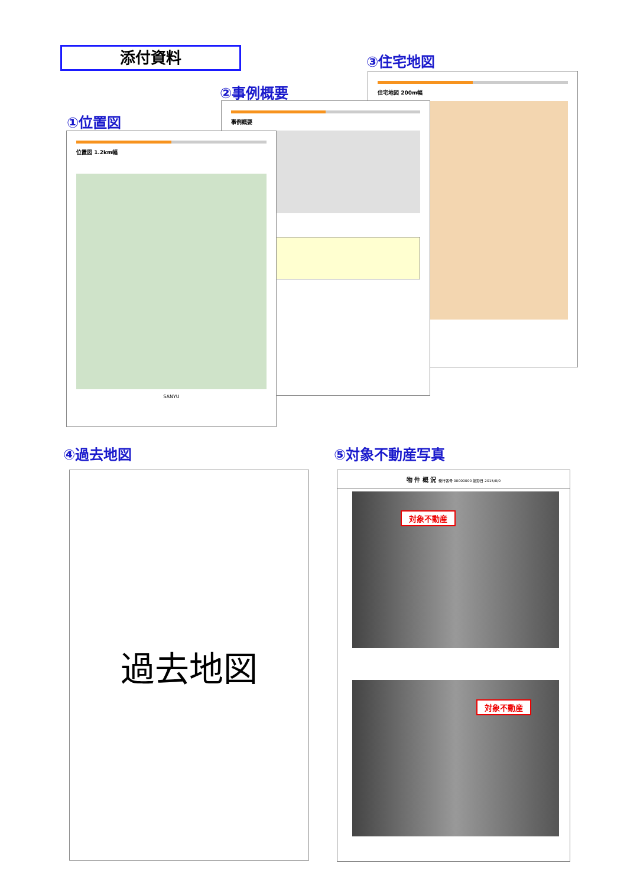添付資料 ③住宅地図
住宅地図 200m幅
②事例概要
事例概要
①位置図
位置図 1.2km幅
SANYU
④過去地図 ⑤対象不動産写真
過去地図
物 件 概 況 発行番号 00000000 撮影日 2015/0/0
対象不動産
対象不動産